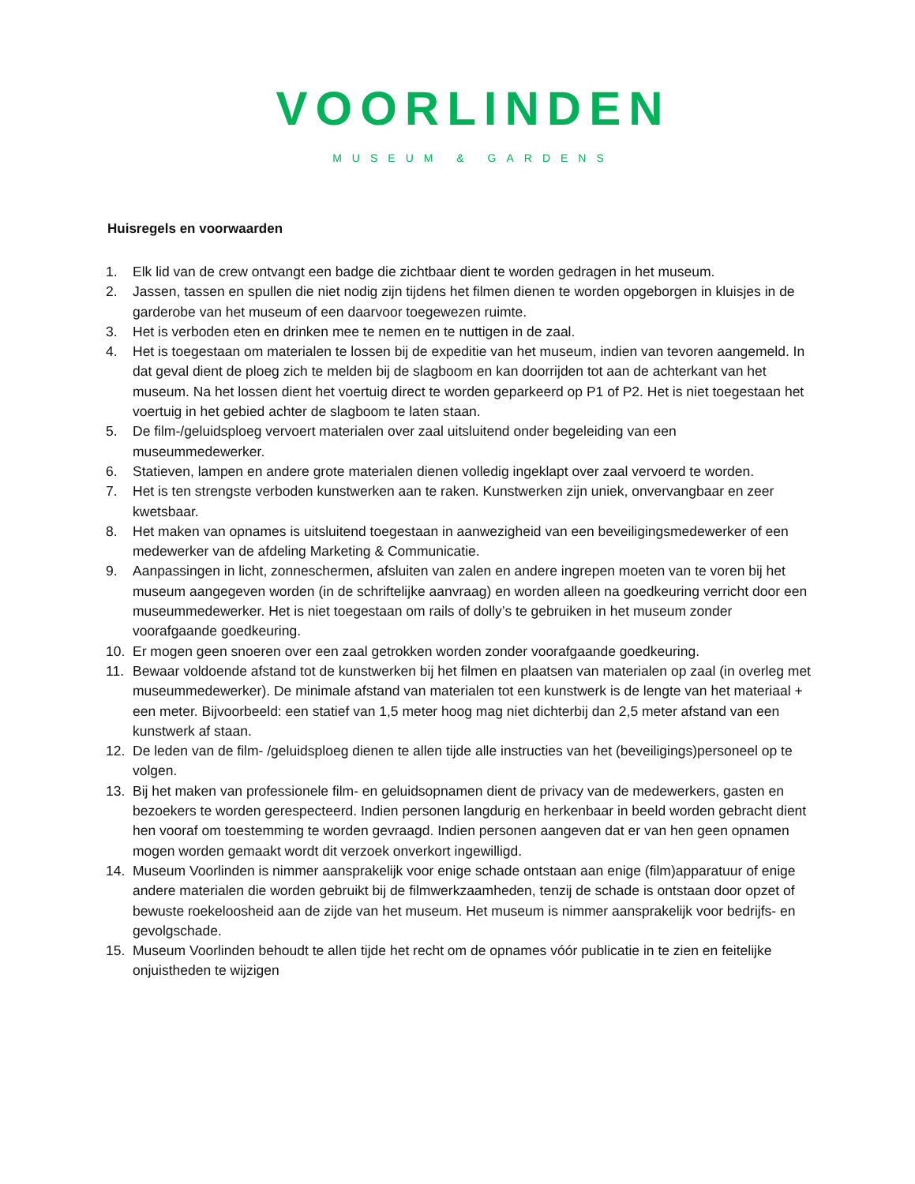VOORLINDEN
MUSEUM & GARDENS
Huisregels en voorwaarden
1. Elk lid van de crew ontvangt een badge die zichtbaar dient te worden gedragen in het museum.
2. Jassen, tassen en spullen die niet nodig zijn tijdens het filmen dienen te worden opgeborgen in kluisjes in de garderobe van het museum of een daarvoor toegewezen ruimte.
3. Het is verboden eten en drinken mee te nemen en te nuttigen in de zaal.
4. Het is toegestaan om materialen te lossen bij de expeditie van het museum, indien van tevoren aangemeld. In dat geval dient de ploeg zich te melden bij de slagboom en kan doorrijden tot aan de achterkant van het museum. Na het lossen dient het voertuig direct te worden geparkeerd op P1 of P2. Het is niet toegestaan het voertuig in het gebied achter de slagboom te laten staan.
5. De film-/geluidsploeg vervoert materialen over zaal uitsluitend onder begeleiding van een museummedewerker.
6. Statieven, lampen en andere grote materialen dienen volledig ingeklapt over zaal vervoerd te worden.
7. Het is ten strengste verboden kunstwerken aan te raken. Kunstwerken zijn uniek, onvervangbaar en zeer kwetsbaar.
8. Het maken van opnames is uitsluitend toegestaan in aanwezigheid van een beveiligingsmedewerker of een medewerker van de afdeling Marketing & Communicatie.
9. Aanpassingen in licht, zonneschermen, afsluiten van zalen en andere ingrepen moeten van te voren bij het museum aangegeven worden (in de schriftelijke aanvraag) en worden alleen na goedkeuring verricht door een museummedewerker. Het is niet toegestaan om rails of dolly’s te gebruiken in het museum zonder voorafgaande goedkeuring.
10. Er mogen geen snoeren over een zaal getrokken worden zonder voorafgaande goedkeuring.
11. Bewaar voldoende afstand tot de kunstwerken bij het filmen en plaatsen van materialen op zaal (in overleg met museummedewerker). De minimale afstand van materialen tot een kunstwerk is de lengte van het materiaal + een meter. Bijvoorbeeld: een statief van 1,5 meter hoog mag niet dichterbij dan 2,5 meter afstand van een kunstwerk af staan.
12. De leden van de film- /geluidsploeg dienen te allen tijde alle instructies van het (beveiligings)personeel op te volgen.
13. Bij het maken van professionele film- en geluidsopnamen dient de privacy van de medewerkers, gasten en bezoekers te worden gerespecteerd. Indien personen langdurig en herkenbaar in beeld worden gebracht dient hen vooraf om toestemming te worden gevraagd. Indien personen aangeven dat er van hen geen opnamen mogen worden gemaakt wordt dit verzoek onverkort ingewilligd.
14. Museum Voorlinden is nimmer aansprakelijk voor enige schade ontstaan aan enige (film)apparatuur of enige andere materialen die worden gebruikt bij de filmwerkzaamheden, tenzij de schade is ontstaan door opzet of bewuste roekeloosheid aan de zijde van het museum. Het museum is nimmer aansprakelijk voor bedrijfs- en gevolgschade.
15. Museum Voorlinden behoudt te allen tijde het recht om de opnames vóór publicatie in te zien en feitelijke onjuistheden te wijzigen